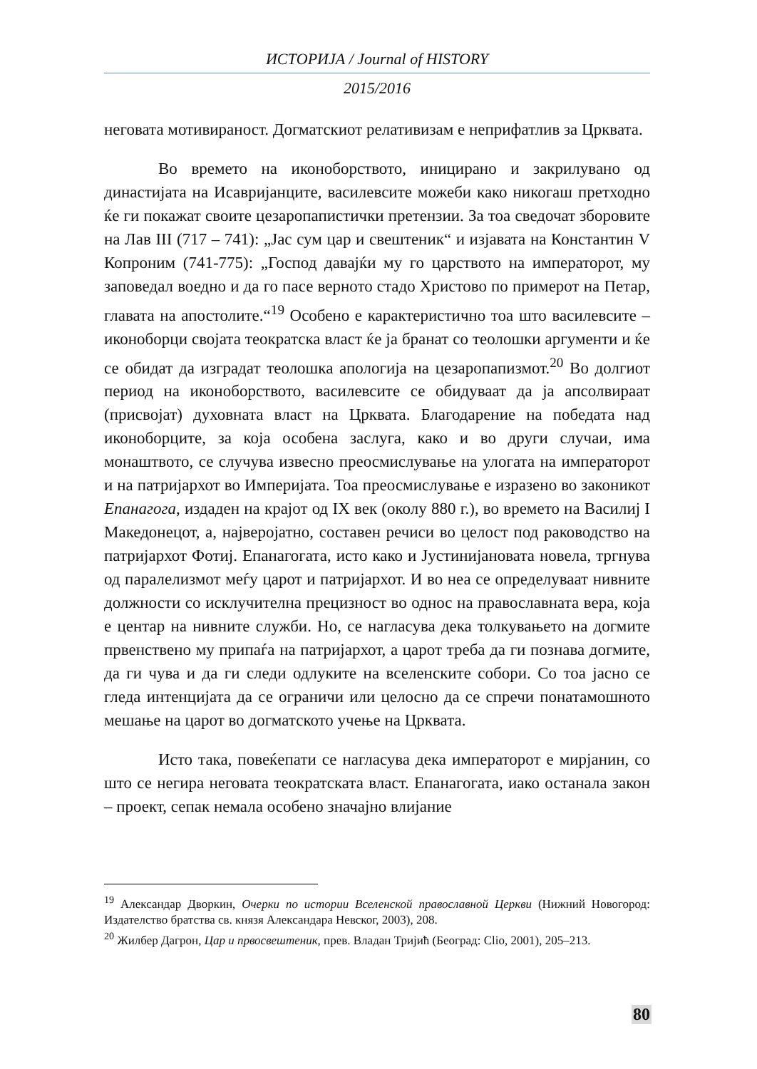ИСТОРИЈА / Journal of HISTORY
2015/2016
неговата мотивираност. Догматскиот релативизам е неприфатлив за Црквата.
Во времето на иконоборството, иницирано и закрилувано од династијата на Исавријанците, василевсите можеби како никогаш претходно ќе ги покажат своите цезаропапистички претензии. За тоа сведочат зборовите на Лав III (717 – 741): „Јас сум цар и свештеник“ и изјавата на Константин V Копроним (741-775): „Господ давајќи му го царството на императорот, му заповедал воедно и да го пасе верното стадо Христово по примерот на Петар, главата на апостолите.“<sup>19</sup> Особено е карактеристично тоа што василевсите – иконоборци својата теократска власт ќе ја бранат со теолошки аргументи и ќе се обидат да изградат теолошка апологија на цезаропапизмот.<sup>20</sup> Во долгиот период на иконоборството, василевсите се обидуваат да ја апсолвираат (присвојат) духовната власт на Црквата. Благодарение на победата над иконоборците, за која особена заслуга, како и во други случаи, има монаштвото, се случува извесно преосмислување на улогата на императорот и на патријархот во Империјата. Тоа преосмислување е изразено во законикот Епанагога, издаден на крајот од IX век (околу 880 г.), во времето на Василиј I Македонецот, а, најверојатно, составен речиси во целост под раководство на патријархот Фотиј. Епанагогата, исто како и Јустинијановата новела, тргнува од паралелизмот меѓу царот и патријархот. И во неа се определуваат нивните должности со исклучителна прецизност во однос на православната вера, која е центар на нивните служби. Но, се нагласува дека толкувањето на догмите првенствено му припаѓа на патријархот, а царот треба да ги познава догмите, да ги чува и да ги следи одлуките на вселенските собори. Со тоа јасно се гледа интенцијата да се ограничи или целосно да се спречи понатамошното мешање на царот во догматското учење на Црквата.
Исто така, повеќепати се нагласува дека императорот е мирјанин, со што се негира неговата теократската власт. Епанагогата, иако останала закон – проект, сепак немала особено значајно влијание
<sup>19</sup> Александар Дворкин, Очерки по истории Вселенской православной Церкви (Нижний Новогород: Издателство братства св. князя Александара Невског, 2003), 208.
<sup>20</sup> Жилбер Дагрон, Цар и првосвештеник, прев. Владан Тријић (Београд: Clio, 2001), 205–213.
80